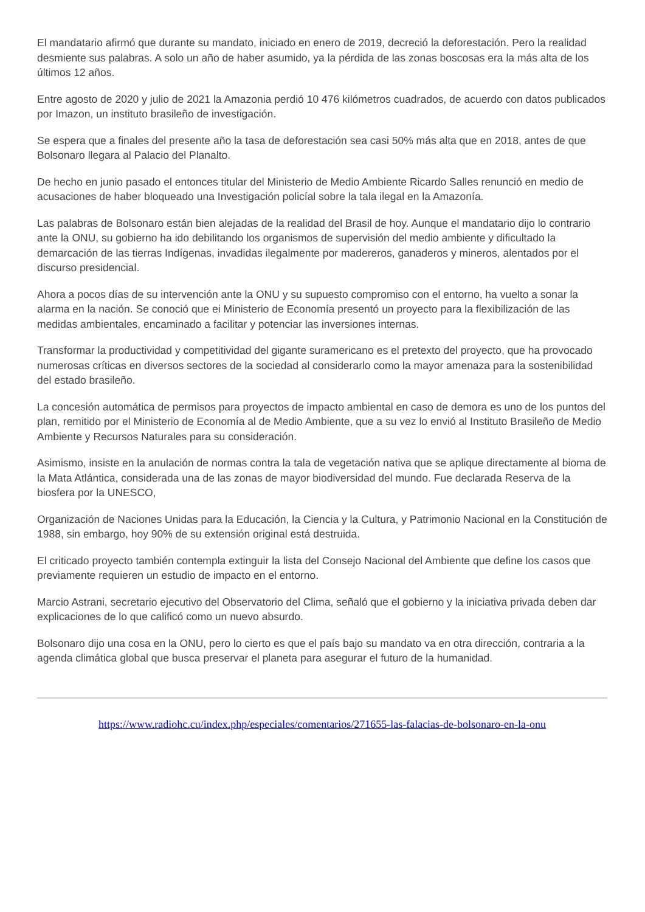El mandatario afirmó que durante su mandato, iniciado en enero de 2019, decreció la deforestación. Pero la realidad desmiente sus palabras. A solo un año de haber asumido, ya la pérdida de las zonas boscosas era la más alta de los últimos 12 años.
Entre agosto de 2020 y julio de 2021 la Amazonia perdió 10 476 kilómetros cuadrados, de acuerdo con datos publicados por Imazon, un instituto brasileño de investigación.
Se espera que a finales del presente año la tasa de deforestación sea casi 50% más alta que en 2018, antes de que Bolsonaro llegara al Palacio del Planalto.
De hecho en junio pasado el entonces titular del Ministerio de Medio Ambiente Ricardo Salles renunció en medio de acusaciones de haber bloqueado una Investigación policíal sobre la tala ilegal en la Amazonía.
Las palabras de Bolsonaro están bien alejadas de la realidad del Brasil de hoy. Aunque el mandatario dijo lo contrario ante la ONU, su gobierno ha ido debilitando los organismos de supervisión del medio ambiente y dificultado la demarcación de las tierras Indígenas, invadidas ilegalmente por madereros, ganaderos y mineros, alentados por el discurso presidencial.
Ahora a pocos días de su intervención ante la ONU y su supuesto compromiso con el entorno, ha vuelto a sonar la alarma en la nación. Se conoció que ei Ministerio de Economía presentó un proyecto para la flexibilización de las medidas ambientales, encaminado a facilitar y potenciar las inversiones internas.
Transformar la productividad y competitividad del gigante suramericano es el pretexto del proyecto, que ha provocado numerosas críticas en diversos sectores de la sociedad al considerarlo como la mayor amenaza para la sostenibilidad del estado brasileño.
La concesión automática de permisos para proyectos de impacto ambiental en caso de demora es uno de los puntos del plan, remitido por el Ministerio de Economía al de Medio Ambiente, que a su vez lo envió al Instituto Brasileño de Medio Ambiente y Recursos Naturales para su consideración.
Asimismo, insiste en la anulación de normas contra la tala de vegetación nativa que se aplique directamente al bioma de la Mata Atlántica, considerada una de las zonas de mayor biodiversidad del mundo. Fue declarada Reserva de la biosfera por la UNESCO,
Organización de Naciones Unidas para la Educación, la Ciencia y la Cultura, y Patrimonio Nacional en la Constitución de 1988, sin embargo, hoy 90% de su extensión original está destruida.
El criticado proyecto también contempla extinguir la lista del Consejo Nacional del Ambiente que define los casos que previamente requieren un estudio de impacto en el entorno.
Marcio Astrani, secretario ejecutivo del Observatorio del Clima, señaló que el gobierno y la iniciativa privada deben dar explicaciones de lo que calificó como un nuevo absurdo.
Bolsonaro dijo una cosa en la ONU, pero lo cierto es que el país bajo su mandato va en otra dirección, contraria a la agenda climática global que busca preservar el planeta para asegurar el futuro de la humanidad.
https://www.radiohc.cu/index.php/especiales/comentarios/271655-las-falacias-de-bolsonaro-en-la-onu